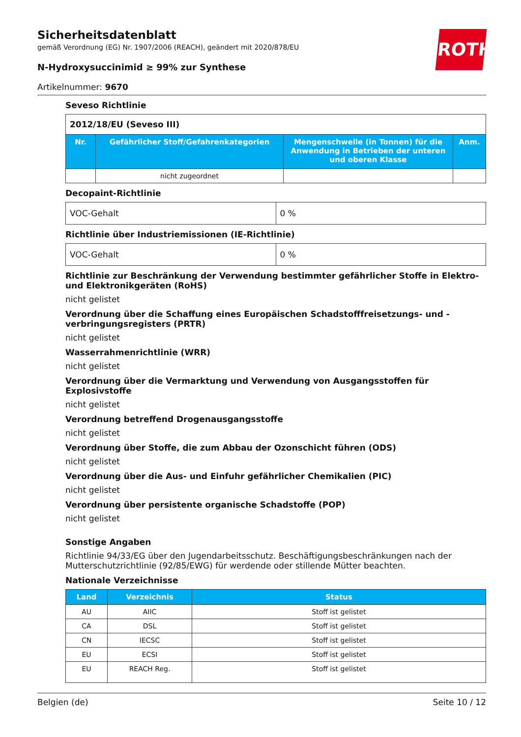ROTH
Sicherheitsdatenblatt
gemäß Verordnung (EG) Nr. 1907/2006 (REACH), geändert mit 2020/878/EU
N-Hydroxysuccinimid ≥ 99% zur Synthese
Artikelnummer: 9670
Seveso Richtlinie
| 2012/18/EU (Seveso III) | | | |
| Nr. | Gefährlicher Stoff/Gefahrenkategorien | Mengenschwelle (in Tonnen) für die Anwendung in Betrieben der unteren und oberen Klasse | Anm. |
| | nicht zugeordnet | | |
Decopaint-Richtlinie
| VOC-Gehalt | 0 % |
Richtlinie über Industriemissionen (IE-Richtlinie)
| VOC-Gehalt | 0 % |
Richtlinie zur Beschränkung der Verwendung bestimmter gefährlicher Stoffe in Elektro- und Elektronikgeräten (RoHS)
nicht gelistet
Verordnung über die Schaffung eines Europäischen Schadstofffreisetzungs- und -verbringungsregisters (PRTR)
nicht gelistet
Wasserrahmenrichtlinie (WRR)
nicht gelistet
Verordnung über die Vermarktung und Verwendung von Ausgangsstoffen für Explosivstoffe
nicht gelistet
Verordnung betreffend Drogenausgangsstoffe
nicht gelistet
Verordnung über Stoffe, die zum Abbau der Ozonschicht führen (ODS)
nicht gelistet
Verordnung über die Aus- und Einfuhr gefährlicher Chemikalien (PIC)
nicht gelistet
Verordnung über persistente organische Schadstoffe (POP)
nicht gelistet
Sonstige Angaben
Richtlinie 94/33/EG über den Jugendarbeitsschutz. Beschäftigungsbeschränkungen nach der Mutterschutzrichtlinie (92/85/EWG) für werdende oder stillende Mütter beachten.
Nationale Verzeichnisse
| Land | Verzeichnis | Status |
| --- | --- | --- |
| AU | AIIC | Stoff ist gelistet |
| CA | DSL | Stoff ist gelistet |
| CN | IECSC | Stoff ist gelistet |
| EU | ECSI | Stoff ist gelistet |
| EU | REACH Reg. | Stoff ist gelistet |
Belgien (de) Seite 10 / 12